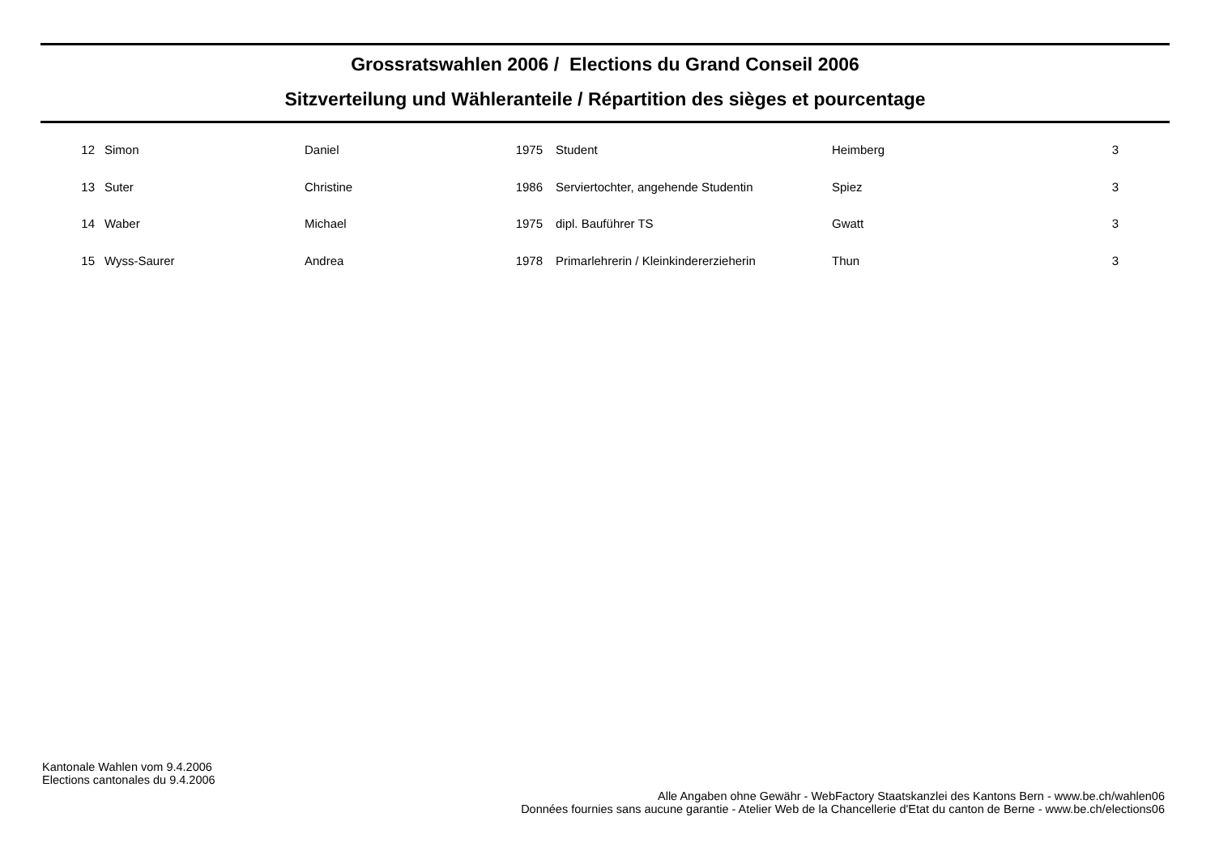Grossratswahlen 2006 / Elections du Grand Conseil 2006
Sitzverteilung und Wähleranteile / Répartition des sièges et pourcentage
| 12 | | Simon | Daniel | 1975 | | Student | Heimberg | 3 |
| 13 | | Suter | Christine | 1986 | | Serviertochter, angehende Studentin | Spiez | 3 |
| 14 | | Waber | Michael | 1975 | | dipl. Bauführer TS | Gwatt | 3 |
| 15 | | Wyss-Saurer | Andrea | 1978 | | Primarlehrerin / Kleinkindererzieherin | Thun | 3 |
Kantonale Wahlen vom 9.4.2006
Elections cantonales du 9.4.2006
Alle Angaben ohne Gewähr - WebFactory Staatskanzlei des Kantons Bern - www.be.ch/wahlen06
Données fournies sans aucune garantie - Atelier Web de la Chancellerie d'Etat du canton de Berne - www.be.ch/elections06